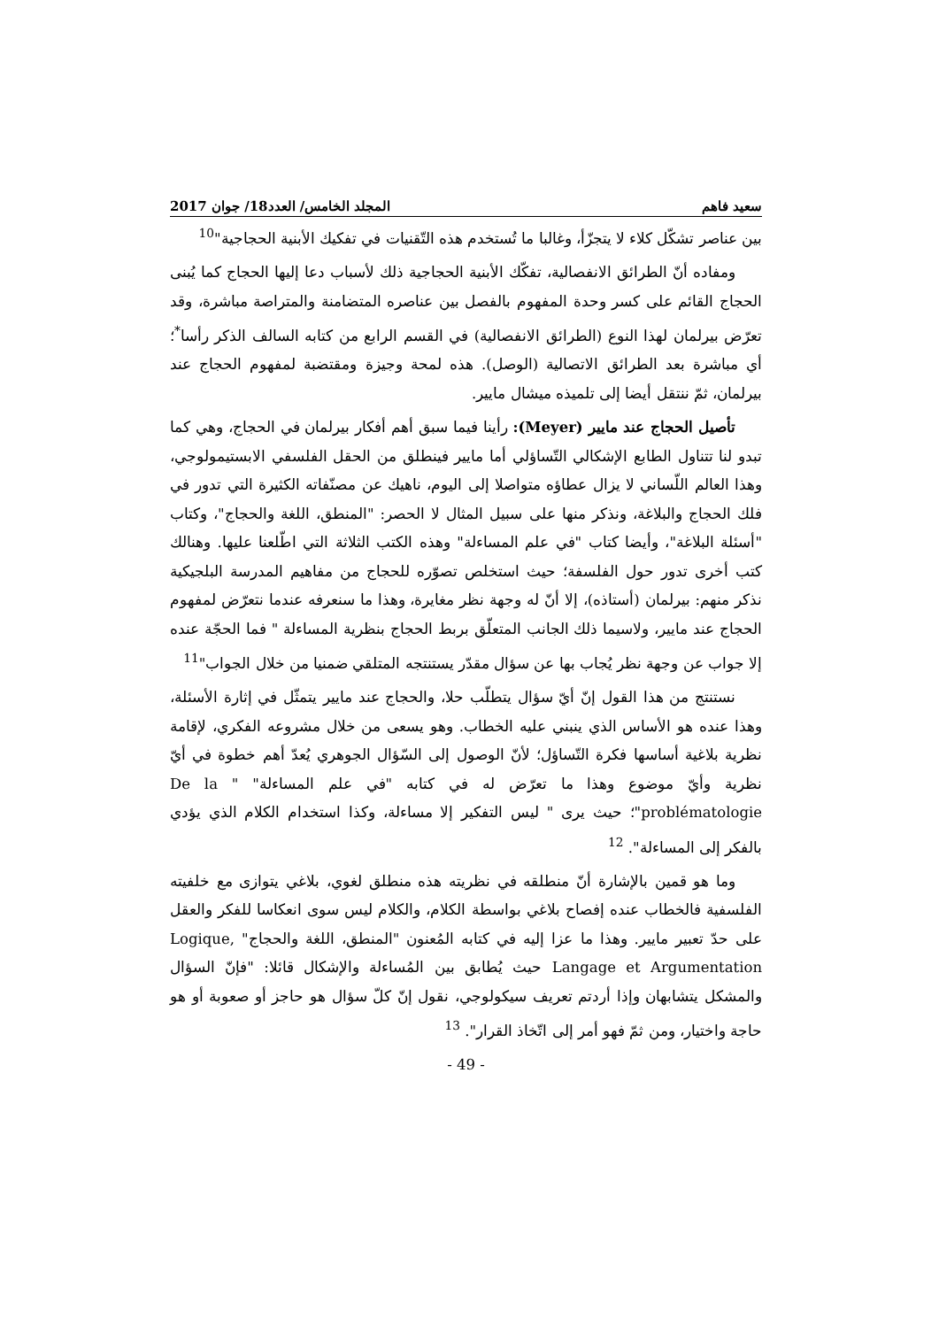سعيد فاهم المجلد الخامس/ العدد18/ جوان 2017
بين عناصر تشكّل كلاء لا يتجزّأ، وغالبا ما تُستخدم هذه التّقنيات في تفكيك الأبنية الحجاجية"<sup>10</sup>
ومفاده أنّ الطرائق الانفصالية، تفكّك الأبنية الحجاجية ذلك لأسباب دعا إليها الحجاج كما يُبنى الحجاج القائم على كسر وحدة المفهوم بالفصل بين عناصره المتضامنة والمتراصة مباشرة، وقد تعرّض بيرلمان لهذا النوع (الطرائق الانفصالية) في القسم الرابع من كتابه السالف الذكر رأسا<sup>*</sup>؛ أي مباشرة بعد الطرائق الاتصالية (الوصل). هذه لمحة وجيزة ومقتضبة لمفهوم الحجاج عند بيرلمان، ثمّ ننتقل أيضا إلى تلميذه ميشال مايير.
تأصيل الحجاج عند مايير (Meyer): رأينا فيما سبق أهم أفكار بيرلمان في الحجاج، وهي كما تبدو لنا تتناول الطابع الإشكالي التّساؤلي أما مايير فينطلق من الحقل الفلسفي الابستيمولوجي، وهذا العالم اللّساني لا يزال عطاؤه متواصلا إلى اليوم، ناهيك عن مصنّفاته الكثيرة التي تدور في فلك الحجاج والبلاغة، ونذكر منها على سبيل المثال لا الحصر: "المنطق، اللغة والحجاج"، وكتاب "أسئلة البلاغة"، وأيضا كتاب "في علم المساءلة" وهذه الكتب الثلاثة التي اطّلعنا عليها. وهنالك كتب أخرى تدور حول الفلسفة؛ حيث استخلص تصوّره للحجاج من مفاهيم المدرسة البلجيكية نذكر منهم: بيرلمان (أستاذه)، إلا أنّ له وجهة نظر مغايرة، وهذا ما سنعرفه عندما نتعرّض لمفهوم الحجاج عند مايير، ولاسيما ذلك الجانب المتعلّق بربط الحجاج بنظرية المساءلة " فما الحجّة عنده إلا جواب عن وجهة نظر يُجاب بها عن سؤال مقدّر يستنتجه المتلقي ضمنيا من خلال الجواب"<sup>11</sup>
نستنتج من هذا القول إنّ أيّ سؤال يتطلّب حلا، والحجاج عند مايير يتمثّل في إثارة الأسئلة، وهذا عنده هو الأساس الذي ينبني عليه الخطاب. وهو يسعى من خلال مشروعه الفكري، لإقامة نظرية بلاغية أساسها فكرة التّساؤل؛ لأنّ الوصول إلى السّؤال الجوهري يُعدّ أهم خطوة في أيّ نظرية وأيّ موضوع وهذا ما تعرّض له في كتابه "في علم المساءلة" " De la problématologie"؛ حيث يرى " ليس التفكير إلا مساءلة، وكذا استخدام الكلام الذي يؤدي بالفكر إلى المساءلة". <sup>12</sup>
وما هو قمين بالإشارة أنّ منطلقه في نظريته هذه منطلق لغوي، بلاغي يتوازى مع خلفيته الفلسفية فالخطاب عنده إفصاح بلاغي بواسطة الكلام، والكلام ليس سوى انعكاسا للفكر والعقل على حدّ تعبير مايير. وهذا ما عزا إليه في كتابه المُعنون "المنطق، اللغة والحجاج" Logique, Langage et Argumentation حيث يُطابق بين المُساءلة والإشكال قائلا: "فإنّ السؤال والمشكل يتشابهان وإذا أردتم تعريف سيكولوجي، نقول إنّ كلّ سؤال هو حاجز أو صعوبة أو هو حاجة واختيار، ومن ثمّ فهو أمر إلى اتّخاذ القرار". <sup>13</sup>
- 49 -